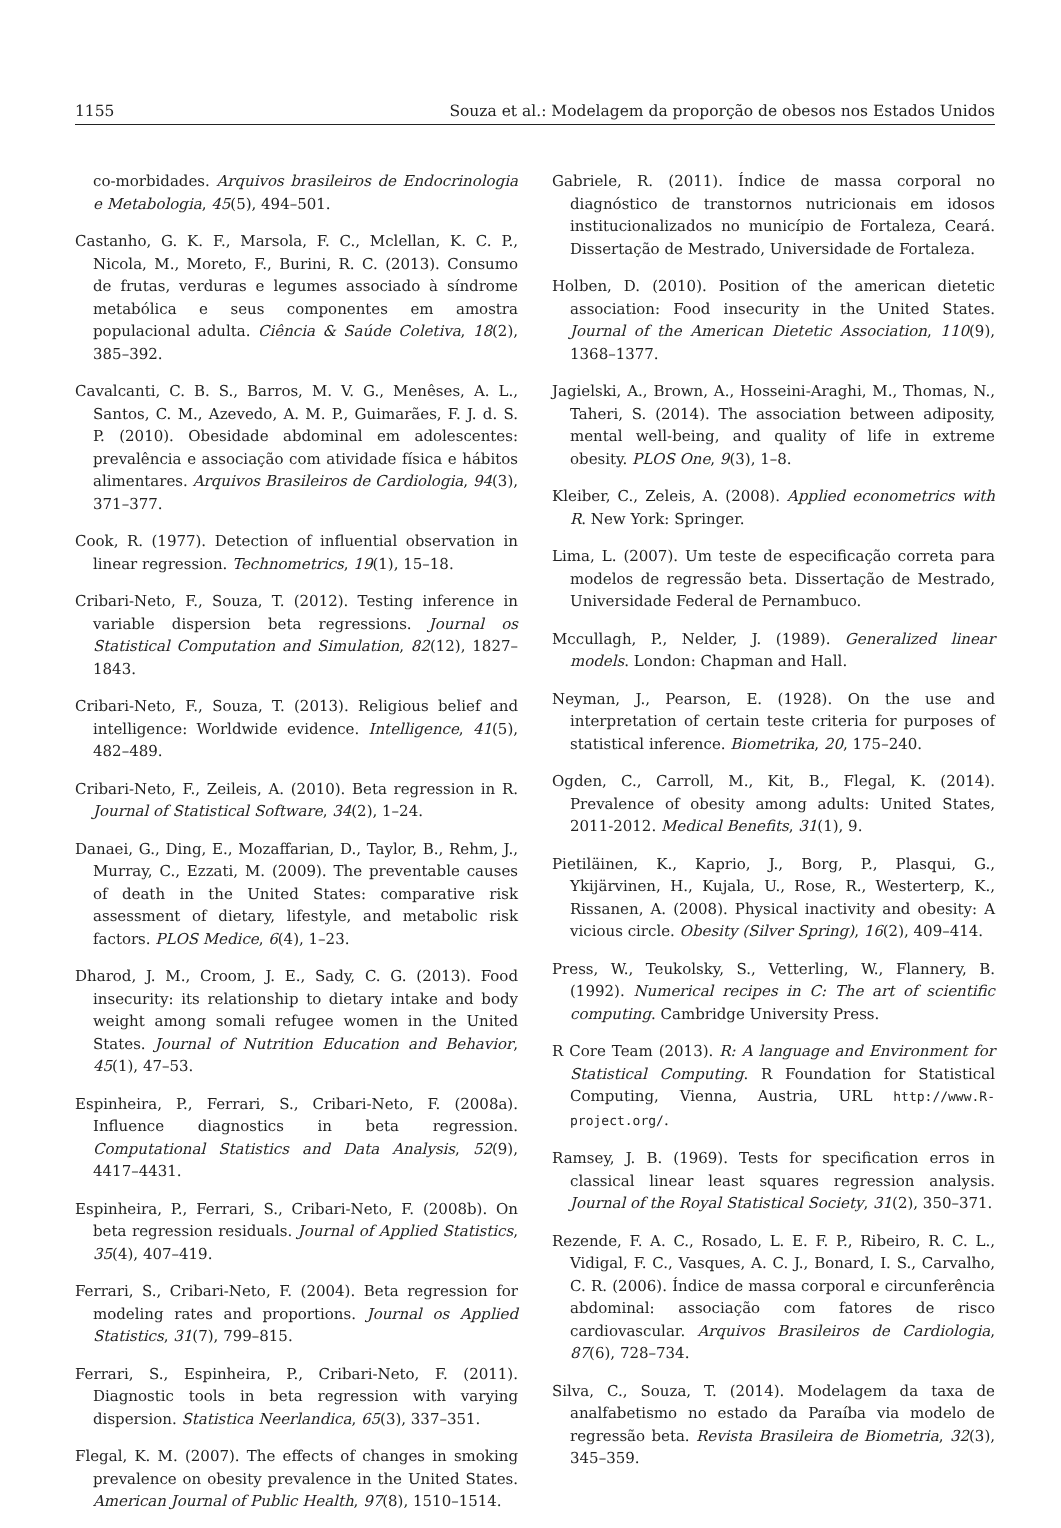1155 Souza et al.: Modelagem da proporção de obesos nos Estados Unidos
co-morbidades. Arquivos brasileiros de Endocrinologia e Metabologia, 45(5), 494–501.
Castanho, G. K. F., Marsola, F. C., Mclellan, K. C. P., Nicola, M., Moreto, F., Burini, R. C. (2013). Consumo de frutas, verduras e legumes associado à síndrome metabólica e seus componentes em amostra populacional adulta. Ciência & Saúde Coletiva, 18(2), 385–392.
Cavalcanti, C. B. S., Barros, M. V. G., Menêses, A. L., Santos, C. M., Azevedo, A. M. P., Guimarães, F. J. d. S. P. (2010). Obesidade abdominal em adolescentes: prevalência e associação com atividade física e hábitos alimentares. Arquivos Brasileiros de Cardiologia, 94(3), 371–377.
Cook, R. (1977). Detection of influential observation in linear regression. Technometrics, 19(1), 15–18.
Cribari-Neto, F., Souza, T. (2012). Testing inference in variable dispersion beta regressions. Journal os Statistical Computation and Simulation, 82(12), 1827–1843.
Cribari-Neto, F., Souza, T. (2013). Religious belief and intelligence: Worldwide evidence. Intelligence, 41(5), 482–489.
Cribari-Neto, F., Zeileis, A. (2010). Beta regression in R. Journal of Statistical Software, 34(2), 1–24.
Danaei, G., Ding, E., Mozaffarian, D., Taylor, B., Rehm, J., Murray, C., Ezzati, M. (2009). The preventable causes of death in the United States: comparative risk assessment of dietary, lifestyle, and metabolic risk factors. PLOS Medice, 6(4), 1–23.
Dharod, J. M., Croom, J. E., Sady, C. G. (2013). Food insecurity: its relationship to dietary intake and body weight among somali refugee women in the United States. Journal of Nutrition Education and Behavior, 45(1), 47–53.
Espinheira, P., Ferrari, S., Cribari-Neto, F. (2008a). Influence diagnostics in beta regression. Computational Statistics and Data Analysis, 52(9), 4417–4431.
Espinheira, P., Ferrari, S., Cribari-Neto, F. (2008b). On beta regression residuals. Journal of Applied Statistics, 35(4), 407–419.
Ferrari, S., Cribari-Neto, F. (2004). Beta regression for modeling rates and proportions. Journal os Applied Statistics, 31(7), 799–815.
Ferrari, S., Espinheira, P., Cribari-Neto, F. (2011). Diagnostic tools in beta regression with varying dispersion. Statistica Neerlandica, 65(3), 337–351.
Flegal, K. M. (2007). The effects of changes in smoking prevalence on obesity prevalence in the United States. American Journal of Public Health, 97(8), 1510–1514.
Gabriele, R. (2011). Índice de massa corporal no diagnóstico de transtornos nutricionais em idosos institucionalizados no município de Fortaleza, Ceará. Dissertação de Mestrado, Universidade de Fortaleza.
Holben, D. (2010). Position of the american dietetic association: Food insecurity in the United States. Journal of the American Dietetic Association, 110(9), 1368–1377.
Jagielski, A., Brown, A., Hosseini-Araghi, M., Thomas, N., Taheri, S. (2014). The association between adiposity, mental well-being, and quality of life in extreme obesity. PLOS One, 9(3), 1–8.
Kleiber, C., Zeleis, A. (2008). Applied econometrics with R. New York: Springer.
Lima, L. (2007). Um teste de especificação correta para modelos de regressão beta. Dissertação de Mestrado, Universidade Federal de Pernambuco.
Mccullagh, P., Nelder, J. (1989). Generalized linear models. London: Chapman and Hall.
Neyman, J., Pearson, E. (1928). On the use and interpretation of certain teste criteria for purposes of statistical inference. Biometrika, 20, 175–240.
Ogden, C., Carroll, M., Kit, B., Flegal, K. (2014). Prevalence of obesity among adults: United States, 2011-2012. Medical Benefits, 31(1), 9.
Pietiläinen, K., Kaprio, J., Borg, P., Plasqui, G., Ykijärvinen, H., Kujala, U., Rose, R., Westerterp, K., Rissanen, A. (2008). Physical inactivity and obesity: A vicious circle. Obesity (Silver Spring), 16(2), 409–414.
Press, W., Teukolsky, S., Vetterling, W., Flannery, B. (1992). Numerical recipes in C: The art of scientific computing. Cambridge University Press.
R Core Team (2013). R: A language and Environment for Statistical Computing. R Foundation for Statistical Computing, Vienna, Austria, URL http://www.R-project.org/.
Ramsey, J. B. (1969). Tests for specification erros in classical linear least squares regression analysis. Journal of the Royal Statistical Society, 31(2), 350–371.
Rezende, F. A. C., Rosado, L. E. F. P., Ribeiro, R. C. L., Vidigal, F. C., Vasques, A. C. J., Bonard, I. S., Carvalho, C. R. (2006). Índice de massa corporal e circunferência abdominal: associação com fatores de risco cardiovascular. Arquivos Brasileiros de Cardiologia, 87(6), 728–734.
Silva, C., Souza, T. (2014). Modelagem da taxa de analfabetismo no estado da Paraíba via modelo de regressão beta. Revista Brasileira de Biometria, 32(3), 345–359.